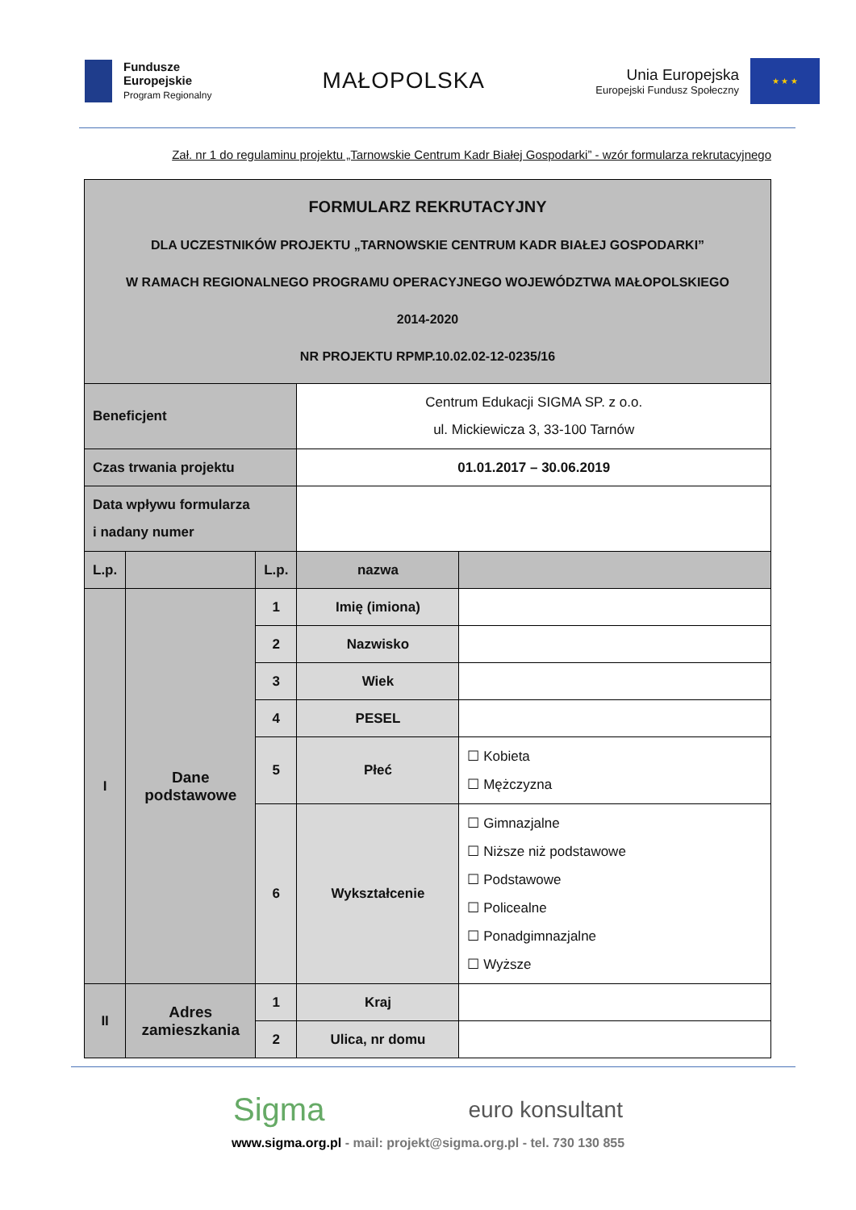Fundusze
Europejskie
Program Regionalny
MAŁOPOLSKA
Unia Europejska
Europejski Fundusz Społeczny
★ ★ ★
Zał. nr 1 do regulaminu projektu „Tarnowskie Centrum Kadr Białej Gospodarki” - wzór formularza rekrutacyjnego
| FORMULARZ REKRUTACYJNY DLA UCZESTNIKÓW PROJEKTU „TARNOWSKIE CENTRUM KADR BIAŁEJ GOSPODARKI” W RAMACH REGIONALNEGO PROGRAMU OPERACYJNEGO WOJEWÓDZTWA MAŁOPOLSKIEGO 2014-2020 NR PROJEKTU RPMP.10.02.02-12-0235/16 | | | | |
| Beneficjent | | | Centrum Edukacji SIGMA SP. z o.o. ul. Mickiewicza 3, 33-100 Tarnów | |
| Czas trwania projektu | | | 01.01.2017 – 30.06.2019 | |
| Data wpływu formularza i nadany numer | | | | |
| L.p. | | L.p. | nazwa | |
| I | Dane podstawowe | 1 | Imię (imiona) | |
| | | 2 | Nazwisko | |
| | | 3 | Wiek | |
| | | 4 | PESEL | |
| | | 5 | Płeć | ☐ Kobieta ☐ Mężczyzna |
| | | 6 | Wykształcenie | ☐ Gimnazjalne ☐ Niższe niż podstawowe ☐ Podstawowe ☐ Policealne ☐ Ponadgimnazjalne ☐ Wyższe |
| II | Adres zamieszkania | 1 | Kraj | |
| | | 2 | Ulica, nr domu | |
Sigma euro konsultant
www.sigma.org.pl - mail: projekt@sigma.org.pl - tel. 730 130 855